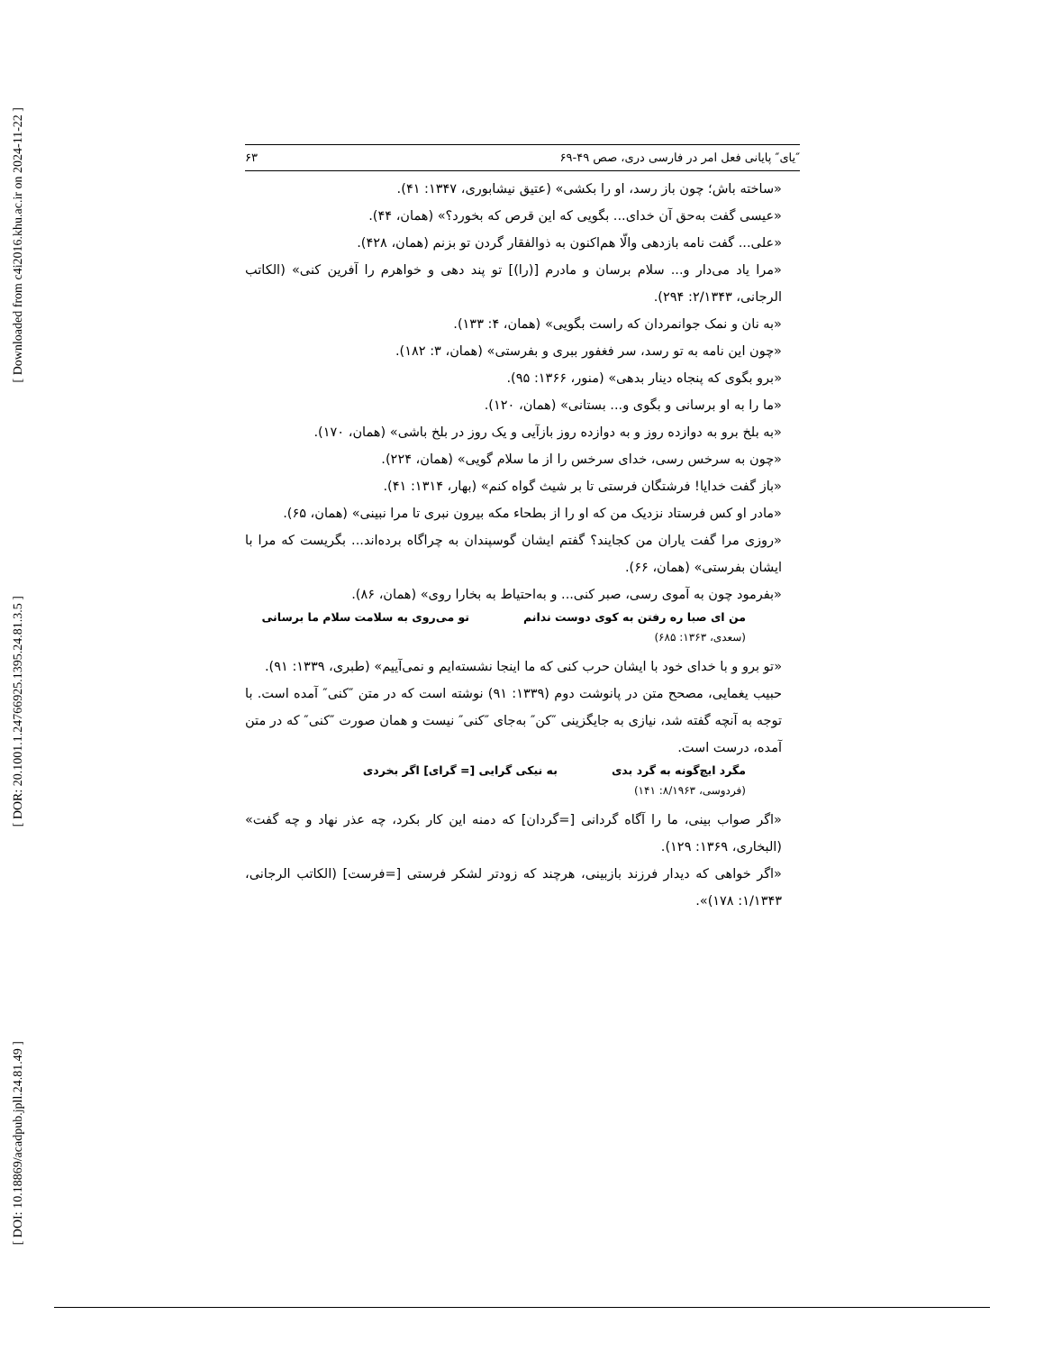[ Downloaded from c4i2016.khu.ac.ir on 2024-11-22 ]
[ DOR: 20.1001.1.24766925.1395.24.81.3.5 ]
[ DOI: 10.18869/acadpub.jpll.24.81.49 ]
″یای″ پایانی فعل امر در فارسی دری، صص ۴۹-۶۹ ۶۳
«ساخته باش؛ چون باز رسد، او را بکشی» (عتیق نیشابوری، ۱۳۴۷: ۴۱).
«عیسی گفت به‌حق آن خدای... بگویی که این قرص که بخورد؟» (همان، ۴۴).
«علی... گفت نامه بازدهی والّا هم‌اکنون به ذوالفقار گردن تو بزنم (همان، ۴۲۸).
«مرا یاد می‌دار و... سلام برسان و مادرم [(را)] تو پند دهی و خواهرم را آفرین کنی» (الکاتب الرجانی، ۲/۱۳۴۳: ۲۹۴).
«به نان و نمک جوانمردان که راست بگویی» (همان، ۴: ۱۳۳).
«چون این نامه به تو رسد، سر فغفور ببری و بفرستی» (همان، ۳: ۱۸۲).
«برو بگوی که پنجاه دینار بدهی» (منور، ۱۳۶۶: ۹۵).
«ما را به او برسانی و بگوی و... بستانی» (همان، ۱۲۰).
«به بلخ برو به دوازده روز و به دوازده روز بازآیی و یک روز در بلخ باشی» (همان، ۱۷۰).
«چون به سرخس رسی، خدای سرخس را از ما سلام گویی» (همان، ۲۲۴).
«باز گفت خدایا! فرشتگان فرستی تا بر شیث گواه کنم» (بهار، ۱۳۱۴: ۴۱).
«مادر او کس فرستاد نزدیک من که او را از بطحاء مکه بیرون نبری تا مرا نبینی» (همان، ۶۵).
«روزی مرا گفت یاران من کجایند؟ گفتم ایشان گوسپندان به چراگاه برده‌اند... بگریست که مرا با ایشان بفرستی» (همان، ۶۶).
«بفرمود چون به آموی رسی، صبر کنی... و به‌احتیاط به بخارا روی» (همان، ۸۶).
من ای صبا ره رفتن به کوی دوست ندانم تو می‌روی به سلامت سلام ما برسانی
(سعدی، ۱۳۶۳: ۶۸۵)
«تو برو و با خدای خود با ایشان حرب کنی که ما اینجا نشسته‌ایم و نمی‌آییم» (طبری، ۱۳۳۹: ۹۱).
حبیب یغمایی، مصحح متن در پانوشت دوم (۱۳۳۹: ۹۱) نوشته است که در متن ″کنی″ آمده است. با توجه به آنچه گفته شد، نیازی به جایگزینی ″کن″ به‌جای ″کنی″ نیست و همان صورت ″کنی″ که در متن آمده، درست است.
مگرد ایچ‌گونه به گرد بدی به نیکی گرایی [= گرای] اگر بخردی
(فردوسی، ۸/۱۹۶۳: ۱۴۱)
«اگر صواب بینی، ما را آگاه گردانی [=گردان] که دمنه این کار بکرد، چه عذر نهاد و چه گفت» (البخاری، ۱۳۶۹: ۱۲۹).
«اگر خواهی که دیدار فرزند بازبینی، هرچند که زودتر لشکر فرستی [=فرست] (الکاتب الرجانی، ۱/۱۳۴۳: ۱۷۸)».